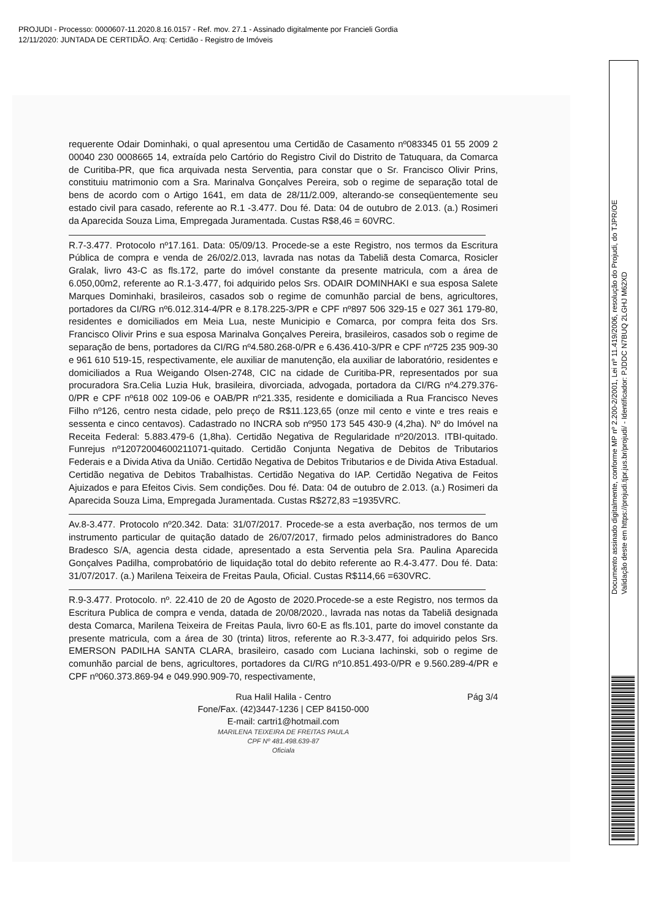PROJUDI - Processo: 0000607-11.2020.8.16.0157 - Ref. mov. 27.1 - Assinado digitalmente por Francieli Gordia
12/11/2020: JUNTADA DE CERTIDÃO. Arq: Certidão - Registro de Imóveis
requerente Odair Dominhaki, o qual apresentou uma Certidão de Casamento nº083345 01 55 2009 2 00040 230 0008665 14, extraída pelo Cartório do Registro Civil do Distrito de Tatuquara, da Comarca de Curitiba-PR, que fica arquivada nesta Serventia, para constar que o Sr. Francisco Olivir Prins, constituiu matrimonio com a Sra. Marinalva Gonçalves Pereira, sob o regime de separação total de bens de acordo com o Artigo 1641, em data de 28/11/2.009, alterando-se conseqüentemente seu estado civil para casado, referente ao R.1 -3.477. Dou fé. Data: 04 de outubro de 2.013. (a.) Rosimeri da Aparecida Souza Lima, Empregada Juramentada. Custas R$8,46 = 60VRC.
R.7-3.477. Protocolo nº17.161. Data: 05/09/13. Procede-se a este Registro, nos termos da Escritura Pública de compra e venda de 26/02/2.013, lavrada nas notas da Tabeliã desta Comarca, Rosicler Gralak, livro 43-C as fls.172, parte do imóvel constante da presente matricula, com a área de 6.050,00m2, referente ao R.1-3.477, foi adquirido pelos Srs. ODAIR DOMINHAKI e sua esposa Salete Marques Dominhaki, brasileiros, casados sob o regime de comunhão parcial de bens, agricultores, portadores da CI/RG nº6.012.314-4/PR e 8.178.225-3/PR e CPF nº897 506 329-15 e 027 361 179-80, residentes e domiciliados em Meia Lua, neste Municipio e Comarca, por compra feita dos Srs. Francisco Olivir Prins e sua esposa Marinalva Gonçalves Pereira, brasileiros, casados sob o regime de separação de bens, portadores da CI/RG nº4.580.268-0/PR e 6.436.410-3/PR e CPF nº725 235 909-30 e 961 610 519-15, respectivamente, ele auxiliar de manutenção, ela auxiliar de laboratório, residentes e domiciliados a Rua Weigando Olsen-2748, CIC na cidade de Curitiba-PR, representados por sua procuradora Sra.Celia Luzia Huk, brasileira, divorciada, advogada, portadora da CI/RG nº4.279.376-0/PR e CPF nº618 002 109-06 e OAB/PR nº21.335, residente e domiciliada a Rua Francisco Neves Filho nº126, centro nesta cidade, pelo preço de R$11.123,65 (onze mil cento e vinte e tres reais e sessenta e cinco centavos). Cadastrado no INCRA sob nº950 173 545 430-9 (4,2ha). Nº do Imóvel na Receita Federal: 5.883.479-6 (1,8ha). Certidão Negativa de Regularidade nº20/2013. ITBI-quitado. Funrejus nº12072004600211071-quitado. Certidão Conjunta Negativa de Debitos de Tributarios Federais e a Divida Ativa da União. Certidão Negativa de Debitos Tributarios e de Divida Ativa Estadual. Certidão negativa de Debitos Trabalhistas. Certidão Negativa do IAP. Certidão Negativa de Feitos Ajuizados e para Efeitos Civis. Sem condições. Dou fé. Data: 04 de outubro de 2.013. (a.) Rosimeri da Aparecida Souza Lima, Empregada Juramentada. Custas R$272,83 =1935VRC.
Av.8-3.477. Protocolo nº20.342. Data: 31/07/2017. Procede-se a esta averbação, nos termos de um instrumento particular de quitação datado de 26/07/2017, firmado pelos administradores do Banco Bradesco S/A, agencia desta cidade, apresentado a esta Serventia pela Sra. Paulina Aparecida Gonçalves Padilha, comprobatório de liquidação total do debito referente ao R.4-3.477. Dou fé. Data: 31/07/2017. (a.) Marilena Teixeira de Freitas Paula, Oficial. Custas R$114,66 =630VRC.
R.9-3.477. Protocolo. nº. 22.410 de 20 de Agosto de 2020.Procede-se a este Registro, nos termos da Escritura Publica de compra e venda, datada de 20/08/2020., lavrada nas notas da Tabeliã designada desta Comarca, Marilena Teixeira de Freitas Paula, livro 60-E as fls.101, parte do imovel constante da presente matricula, com a área de 30 (trinta) litros, referente ao R.3-3.477, foi adquirido pelos Srs. EMERSON PADILHA SANTA CLARA, brasileiro, casado com Luciana Iachinski, sob o regime de comunhão parcial de bens, agricultores, portadores da CI/RG nº10.851.493-0/PR e 9.560.289-4/PR e CPF nº060.373.869-94 e 049.990.909-70, respectivamente,
Rua Halil Halila - Centro
Fone/Fax. (42)3447-1236 | CEP 84150-000
E-mail: cartri1@hotmail.com
Pág 3/4
MARILENA TEIXEIRA DE FREITAS PAULA
CPF Nº 481.498.639-87
Oficiala
Documento assinado digitalmente, conforme MP nº 2.200-2/2001, Lei nº 11.419/2006, resolução do Projudi, do TJPR/OE
Validação deste em https://projudi.tjpr.jus.br/projudi/ - Identificador: PJDDC N7BUQ 2LGHJ M62XD